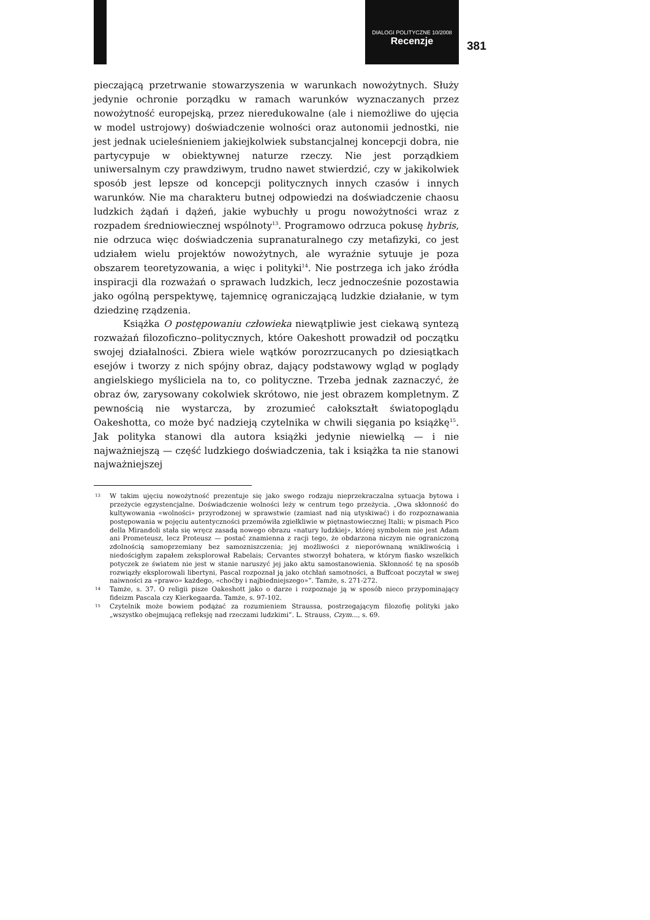DIALOGI POLITYCZNE 10/2008
Recenzje
381
pieczającą przetrwanie stowarzyszenia w warunkach nowożytnych. Służy jedynie ochronie porządku w ramach warunków wyznaczanych przez nowożytność europejską, przez nieredukowalne (ale i niemożliwe do ujęcia w model ustrojowy) doświadczenie wolności oraz autonomii jednostki, nie jest jednak ucieleśnieniem jakiejkolwiek substancjalnej koncepcji dobra, nie partycypuje w obiektywnej naturze rzeczy. Nie jest porządkiem uniwersalnym czy prawdziwym, trudno nawet stwierdzić, czy w jakikolwiek sposób jest lepsze od koncepcji politycznych innych czasów i innych warunków. Nie ma charakteru butnej odpowiedzi na doświadczenie chaosu ludzkich żądań i dążeń, jakie wybuchły u progu nowożytności wraz z rozpadem średniowiecznej wspólnoty<sup>13</sup>. Programowo odrzuca pokusę hybris, nie odrzuca więc doświadczenia supranaturalnego czy metafizyki, co jest udziałem wielu projektów nowożytnych, ale wyraźnie sytuuje je poza obszarem teoretyzowania, a więc i polityki<sup>14</sup>. Nie postrzega ich jako źródła inspiracji dla rozważań o sprawach ludzkich, lecz jednocześnie pozostawia jako ogólną perspektywę, tajemnicę ograniczającą ludzkie działanie, w tym dziedzinę rządzenia.
Książka O postępowaniu człowieka niewątpliwie jest ciekawą syntezą rozważań filozoficzno–politycznych, które Oakeshott prowadził od początku swojej działalności. Zbiera wiele wątków porozrzucanych po dziesiątkach esejów i tworzy z nich spójny obraz, dający podstawowy wgląd w poglądy angielskiego myśliciela na to, co polityczne. Trzeba jednak zaznaczyć, że obraz ów, zarysowany cokolwiek skrótowo, nie jest obrazem kompletnym. Z pewnością nie wystarcza, by zrozumieć całokształt światopoglądu Oakeshotta, co może być nadzieją czytelnika w chwili sięgania po książkę<sup>15</sup>. Jak polityka stanowi dla autora książki jedynie niewielką — i nie najważniejszą — część ludzkiego doświadczenia, tak i książka ta nie stanowi najważniejszej
13 W takim ujęciu nowożytność prezentuje się jako swego rodzaju nieprzekraczalna sytuacja bytowa i przeżycie egzystencjalne. Doświadczenie wolności leży w centrum tego przeżycia. „Owa skłonność do kultywowania «wolności» przyrodzonej w sprawstwie (zamiast nad nią utyskiwać) i do rozpoznawania postępowania w pojęciu autentyczności przemówiła zgiełkliwie w piętnastowiecznej Italii; w pismach Pico della Mirandoli stała się wręcz zasadą nowego obrazu «natury ludzkiej», której symbolem nie jest Adam ani Prometeusz, lecz Proteusz — postać znamienna z racji tego, że obdarzona niczym nie ograniczoną zdolnością samoprzemiany bez samozniszczenia; jej możliwości z nieporównaną wnikliwością i niedościgłym zapałem zeksplorował Rabelais; Cervantes stworzył bohatera, w którym fiasko wszelkich potyczek ze światem nie jest w stanie naruszyć jej jako aktu samostanowienia. Skłonność tę na sposób rozwiązły eksplorowali libertyni, Pascal rozpoznał ją jako otchłań samotności, a Buffcoat poczytał w swej naiwności za «prawo» każdego, «choćby i najbiedniejszego»”. Tamże, s. 271-272.
14 Tamże, s. 37. O religii pisze Oakeshott jako o darze i rozpoznaje ją w sposób nieco przypominający fideizm Pascala czy Kierkegaarda. Tamże, s. 97-102.
15 Czytelnik może bowiem podążać za rozumieniem Straussa, postrzegającym filozofię polityki jako „wszystko obejmującą refleksję nad rzeczami ludzkimi”. L. Strauss, Czym..., s. 69.